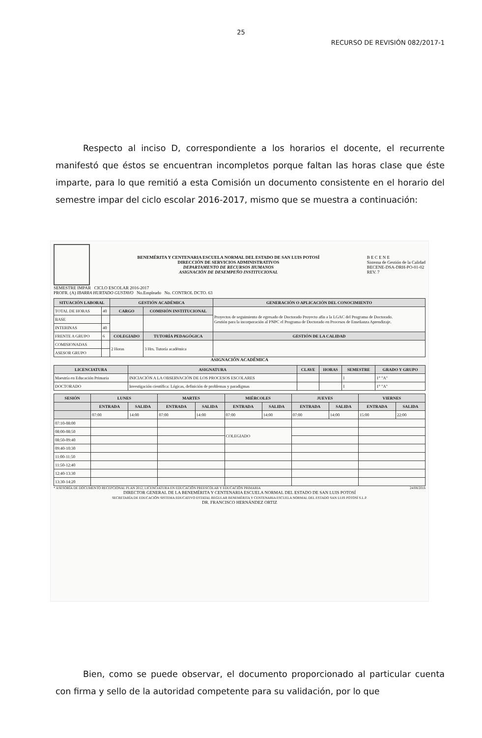25
RECURSO DE REVISIÓN 082/2017-1
Respecto al inciso D, correspondiente a los horarios el docente, el recurrente manifestó que éstos se encuentran incompletos porque faltan las horas clase que éste imparte, para lo que remitió a esta Comisión un documento consistente en el horario del semestre impar del ciclo escolar 2016-2017, mismo que se muestra a continuación:
BENEMÉRITA Y CENTENARIA ESCUELA NORMAL DEL ESTADO DE SAN LUIS POTOSÍ
DIRECCIÓN DE SERVICIOS ADMINISTRATIVOS
DEPARTAMENTO DE RECURSOS HUMANOS
ASIGNACIÓN DE DESEMPEÑO INSTITUCIONAL
B E C E N E
Sistema de Gestión de la Calidad
BECENE-DSA-DRH-PO-01-02
REV. 7
SEMESTRE IMPAR CICLO ESCOLAR 2016-2017
PROFR. (A) IBARRA HURTADO GUSTAVO No.Empleado No. CONTROL DCTO. 63
| SITUACIÓN LABORAL | | GESTIÓN ACADÉMICA | | GENERACIÓN O APLICACIÓN DEL CONOCIMIENTO |
| --- | --- | --- | --- | --- |
| TOTAL DE HORAS | 40 | CARGO | COMISIÓN INSTITUCIONAL | Proyectos de seguimiento de egresado de Doctorado Proyecto afín a la LGAC del Programa de Doctorado. Gestión para la incorporación al PNPC el Programa de Doctorado en Procesos de Enseñanza Aprendizaje. |
| BASE | | | | |
| INTERINAS | 40 | | | |
| FRENTE A GRUPO | 6 | COLEGIADO | TUTORÍA PEDAGÓGICA | GESTIÓN DE LA CALIDAD |
| COMISIONADAS | | 2 Horas | 3 Hrs. Tutoría académica | |
| ASESOR GRUPO | | | | |
ASIGNACIÓN ACADÉMICA
| LICENCIATURA | ASIGNATURA | CLAVE | HORAS | SEMESTRE | GRADO Y GRUPO |
| --- | --- | --- | --- | --- | --- |
| Maestría en Educación Primaria | INICIACIÓN A LA OBSERVACIÓN DE LOS PROCESOS ESCOLARES | | | I | 1° "A" |
| DOCTORADO | Investigación científica: Lógicas, definición de problemas y paradigmas | | | I | 1° "A" |
| SESIÓN | LUNES | | MARTES | | MIÉRCOLES | | JUEVES | | VIERNES | |
| --- | --- | --- | --- | --- | --- | --- | --- | --- | --- | --- |
| | ENTRADA | SALIDA | ENTRADA | SALIDA | ENTRADA | SALIDA | ENTRADA | SALIDA | ENTRADA | SALIDA |
| | 07:00 | 14:00 | 07:00 | 14:00 | 07:00 | 14:00 | 07:00 | 14:00 | 15:00 | 22:00 |
| 07:10-08:00 | | | | | | | | | | |
| 08:00-08:50 | | | | | COLEGIADO | | | | | |
| 08:50-09:40 | | | | | | | | | | |
| 09:40-10:30 | | | | | | | | | | |
| 11:00-11:50 | | | | | | | | | | |
| 11:50-12:40 | | | | | | | | | | |
| 12:40-13:30 | | | | | | | | | | |
| 13:30-14:20 | | | | | | | | | | |
* ASESORÍA DE DOCUMENTO RECEPCIONAL PLAN 2012, LICENCIATURA EN EDUCACIÓN PREESCOLAR Y EDUCACIÓN PRIMARIA 24/08/2016
DIRECTOR GENERAL DE LA BENEMÉRITA Y CENTENARIA ESCUELA NORMAL DEL ESTADO DE SAN LUIS POTOSÍ
SECRETARÍA DE EDUCACIÓN SISTEMA EDUCATIVO ESTATAL REGULAR BENEMÉRITA Y CENTENARIA ESCUELA NORMAL DEL ESTADO SAN LUIS POTOSÍ S.L.P.
DR. FRANCISCO HERNÁNDEZ ORTIZ
Bien, como se puede observar, el documento proporcionado al particular cuenta con firma y sello de la autoridad competente para su validación, por lo que